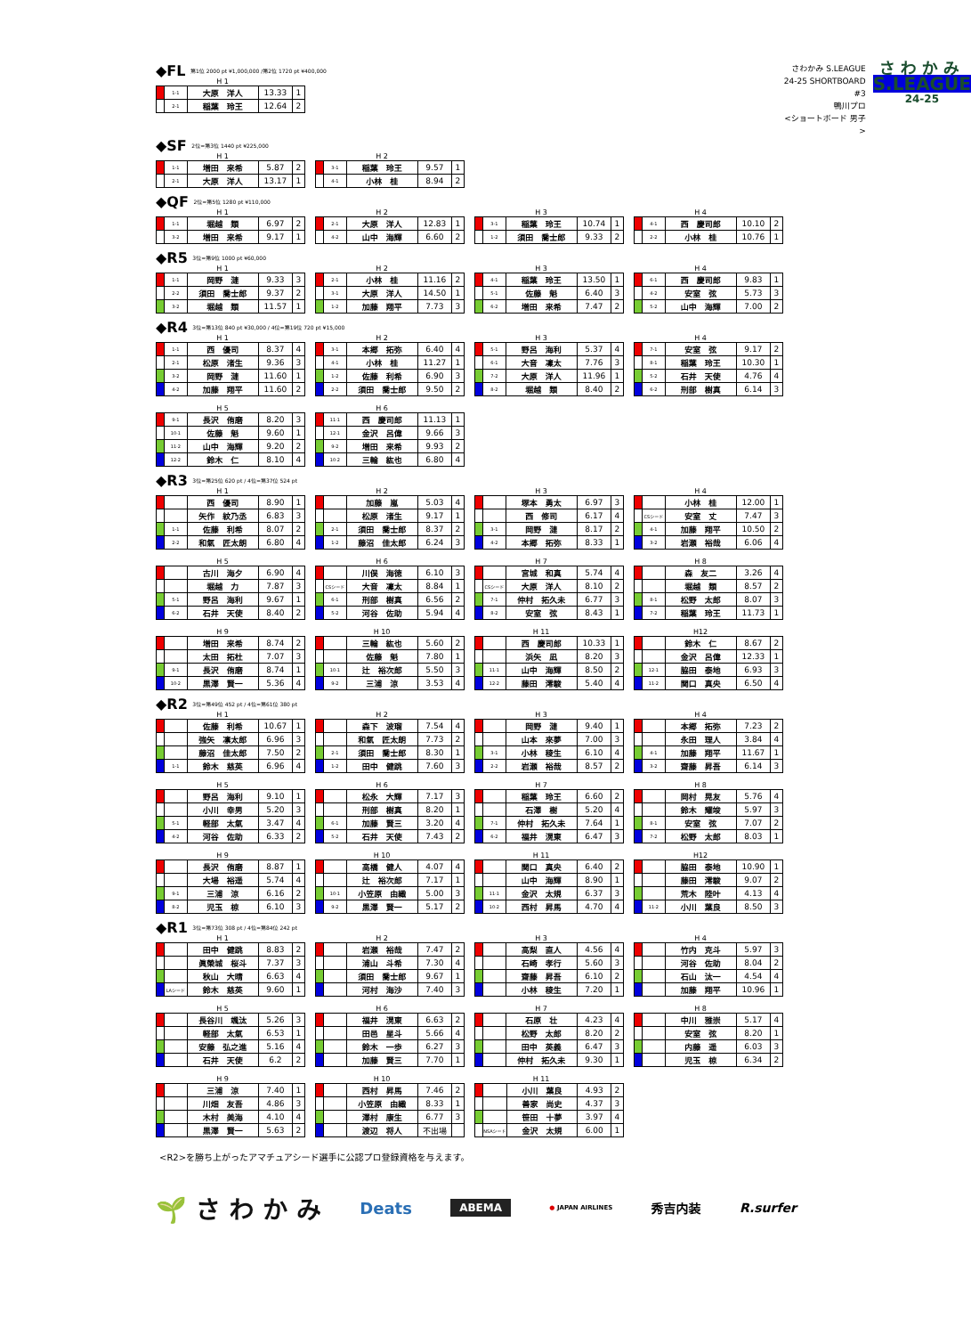◆FL 第1位 2000 pt ¥1,000,000 /第2位 1720 pt ¥400,000
H 1
| | 1-1 | 大原 洋人 | 13.33 | 1 |
| | 2-1 | 稲葉 玲王 | 12.64 | 2 |
さわかみ S.LEAGUE 24-25 SHORTBOARD #3
鴨川プロ
<ショートボード 男子>
さわかみ
S.LEAGUE
24-25
◆SF 2位=第3位 1440 pt ¥225,000
H 1
| | 1-1 | 増田 来希 | 5.87 | 2 |
| | 2-1 | 大原 洋人 | 13.17 | 1 |
H 2
| | 3-1 | 稲葉 玲王 | 9.57 | 1 |
| | 4-1 | 小林 桂 | 8.94 | 2 |
◆QF 2位=第5位 1280 pt ¥110,000
H 1
| | 1-1 | 堀越 類 | 6.97 | 2 |
| | 3-2 | 増田 来希 | 9.17 | 1 |
H 2
| | 2-1 | 大原 洋人 | 12.83 | 1 |
| | 4-2 | 山中 海輝 | 6.60 | 2 |
H 3
| | 3-1 | 稲葉 玲王 | 10.74 | 1 |
| | 1-2 | 須田 喬士郎 | 9.33 | 2 |
H 4
| | 4-1 | 西 慶司郎 | 10.10 | 2 |
| | 2-2 | 小林 桂 | 10.76 | 1 |
◆R5 3位=第9位 1000 pt ¥60,000
H 1
| | 1-1 | 岡野 漣 | 9.33 | 3 |
| | 2-2 | 須田 喬士郎 | 9.37 | 2 |
| | 3-2 | 堀越 類 | 11.57 | 1 |
H 2
| | 2-1 | 小林 桂 | 11.16 | 2 |
| | 3-1 | 大原 洋人 | 14.50 | 1 |
| | 1-2 | 加藤 翔平 | 7.73 | 3 |
H 3
| | 4-1 | 稲葉 玲王 | 13.50 | 1 |
| | 5-1 | 佐藤 魁 | 6.40 | 3 |
| | 6-2 | 増田 来希 | 7.47 | 2 |
H 4
| | 6-1 | 西 慶司郎 | 9.83 | 1 |
| | 4-2 | 安室 弦 | 5.73 | 3 |
| | 5-2 | 山中 海輝 | 7.00 | 2 |
◆R4 3位=第13位 840 pt ¥30,000 / 4位=第19位 720 pt ¥15,000
H 1
| | 1-1 | 西 優司 | 8.37 | 4 |
| | 2-1 | 松原 渚生 | 9.36 | 3 |
| | 3-2 | 岡野 漣 | 11.60 | 1 |
| | 4-2 | 加藤 翔平 | 11.60 | 2 |
H 2
| | 3-1 | 本郷 拓弥 | 6.40 | 4 |
| | 4-1 | 小林 桂 | 11.27 | 1 |
| | 1-2 | 佐藤 利希 | 6.90 | 3 |
| | 2-2 | 須田 喬士郎 | 9.50 | 2 |
H 3
| | 5-1 | 野呂 海利 | 5.37 | 4 |
| | 6-1 | 大音 凜太 | 7.76 | 3 |
| | 7-2 | 大原 洋人 | 11.96 | 1 |
| | 8-2 | 堀越 類 | 8.40 | 2 |
H 4
| | 7-1 | 安室 弦 | 9.17 | 2 |
| | 8-1 | 稲葉 玲王 | 10.30 | 1 |
| | 5-2 | 石井 天使 | 4.76 | 4 |
| | 6-2 | 刑部 樹真 | 6.14 | 3 |
H 5
| | 9-1 | 長沢 侑磨 | 8.20 | 3 |
| | 10-1 | 佐藤 魁 | 9.60 | 1 |
| | 11-2 | 山中 海輝 | 9.20 | 2 |
| | 12-2 | 鈴木 仁 | 8.10 | 4 |
H 6
| | 11-1 | 西 慶司郎 | 11.13 | 1 |
| | 12-1 | 金沢 呂偉 | 9.66 | 3 |
| | 9-2 | 増田 来希 | 9.93 | 2 |
| | 10-2 | 三輪 紘也 | 6.80 | 4 |
◆R3 3位=第25位 620 pt / 4位=第37位 524 pt
H 1
| | | 西 優司 | 8.90 | 1 |
| | | 矢作 紋乃丞 | 6.83 | 3 |
| | 1-1 | 佐藤 利希 | 8.07 | 2 |
| | 2-2 | 和氣 匠太朗 | 6.80 | 4 |
H 2
| | | 加藤 嵐 | 5.03 | 4 |
| | | 松原 渚生 | 9.17 | 1 |
| | 2-1 | 須田 喬士郎 | 8.37 | 2 |
| | 1-2 | 藤沼 佳太郎 | 6.24 | 3 |
H 3
| | | 塚本 勇太 | 6.97 | 3 |
| | | 西 修司 | 6.17 | 4 |
| | 3-1 | 岡野 漣 | 8.17 | 2 |
| | 4-2 | 本郷 拓弥 | 8.33 | 1 |
H 4
| | | 小林 桂 | 12.00 | 1 |
| | CSシード | 安室 丈 | 7.47 | 3 |
| | 4-1 | 加藤 翔平 | 10.50 | 2 |
| | 3-2 | 岩瀬 裕哉 | 6.06 | 4 |
H 5
| | | 古川 海夕 | 6.90 | 4 |
| | | 堀越 力 | 7.87 | 3 |
| | 5-1 | 野呂 海利 | 9.67 | 1 |
| | 6-2 | 石井 天使 | 8.40 | 2 |
H 6
| | | 川俣 海徳 | 6.10 | 3 |
| | CSシード | 大音 凜太 | 8.84 | 1 |
| | 6-1 | 刑部 樹真 | 6.56 | 2 |
| | 5-2 | 河谷 佐助 | 5.94 | 4 |
H 7
| | | 宮城 和真 | 5.74 | 4 |
| | CSシード | 大原 洋人 | 8.10 | 2 |
| | 7-1 | 仲村 拓久未 | 6.77 | 3 |
| | 8-2 | 安室 弦 | 8.43 | 1 |
H 8
| | | 森 友二 | 3.26 | 4 |
| | | 堀越 類 | 8.57 | 2 |
| | 8-1 | 松野 太郎 | 8.07 | 3 |
| | 7-2 | 稲葉 玲王 | 11.73 | 1 |
H 9
| | | 増田 来希 | 8.74 | 2 |
| | | 太田 拓杜 | 7.07 | 3 |
| | 9-1 | 長沢 侑磨 | 8.74 | 1 |
| | 10-2 | 黒澤 賢一 | 5.36 | 4 |
H 10
| | | 三輪 紘也 | 5.60 | 2 |
| | | 佐藤 魁 | 7.80 | 1 |
| | 10-1 | 辻 裕次郎 | 5.50 | 3 |
| | 9-2 | 三浦 涼 | 3.53 | 4 |
H 11
| | | 西 慶司郎 | 10.33 | 1 |
| | | 浜矢 凪 | 8.20 | 3 |
| | 11-1 | 山中 海輝 | 8.50 | 2 |
| | 12-2 | 藤田 澪駿 | 5.40 | 4 |
H12
| | | 鈴木 仁 | 8.67 | 2 |
| | | 金沢 呂偉 | 12.33 | 1 |
| | 12-1 | 脇田 泰地 | 6.93 | 3 |
| | 11-2 | 関口 真央 | 6.50 | 4 |
◆R2 3位=第49位 452 pt / 4位=第61位 380 pt
H 1
| | | 佐藤 利希 | 10.67 | 1 |
| | | 強矢 凛太郎 | 6.96 | 3 |
| | | 藤沼 佳太郎 | 7.50 | 2 |
| | 1-1 | 鈴木 慈英 | 6.96 | 4 |
H 2
| | | 森下 波瑠 | 7.54 | 4 |
| | | 和氣 匠太朗 | 7.73 | 2 |
| | 2-1 | 須田 喬士郎 | 8.30 | 1 |
| | 1-2 | 田中 健跳 | 7.60 | 3 |
H 3
| | | 岡野 漣 | 9.40 | 1 |
| | | 山本 來夢 | 7.00 | 3 |
| | 3-1 | 小林 稜生 | 6.10 | 4 |
| | 2-2 | 岩瀬 裕哉 | 8.57 | 2 |
H 4
| | | 本郷 拓弥 | 7.23 | 2 |
| | | 永田 理人 | 3.84 | 4 |
| | 4-1 | 加藤 翔平 | 11.67 | 1 |
| | 3-2 | 齋藤 昇吾 | 6.14 | 3 |
H 5
| | | 野呂 海利 | 9.10 | 1 |
| | | 小川 幸男 | 5.20 | 3 |
| | 5-1 | 軽部 太氣 | 3.47 | 4 |
| | 4-2 | 河谷 佐助 | 6.33 | 2 |
H 6
| | | 松永 大輝 | 7.17 | 3 |
| | | 刑部 樹真 | 8.20 | 1 |
| | 6-1 | 加藤 賢三 | 3.20 | 4 |
| | 5-2 | 石井 天使 | 7.43 | 2 |
H 7
| | | 稲葉 玲王 | 6.60 | 2 |
| | | 石澤 樹 | 5.20 | 4 |
| | 7-1 | 仲村 拓久未 | 7.64 | 1 |
| | 6-2 | 福井 滉東 | 6.47 | 3 |
H 8
| | | 岡村 晃友 | 5.76 | 4 |
| | | 鈴木 耀竣 | 5.97 | 3 |
| | 8-1 | 安室 弦 | 7.07 | 2 |
| | 7-2 | 松野 太郎 | 8.03 | 1 |
H 9
| | | 長沢 侑磨 | 8.87 | 1 |
| | | 大場 裕遥 | 5.74 | 4 |
| | 9-1 | 三浦 涼 | 6.16 | 2 |
| | 8-2 | 児玉 椋 | 6.10 | 3 |
H 10
| | | 高橋 健人 | 4.07 | 4 |
| | | 辻 裕次郎 | 7.17 | 1 |
| | 10-1 | 小笠原 由織 | 5.00 | 3 |
| | 9-2 | 黒澤 賢一 | 5.17 | 2 |
H 11
| | | 関口 真央 | 6.40 | 2 |
| | | 山中 海輝 | 8.90 | 1 |
| | 11-1 | 金沢 太規 | 6.37 | 3 |
| | 10-2 | 西村 昇馬 | 4.70 | 4 |
H12
| | | 脇田 泰地 | 10.90 | 1 |
| | | 藤田 澪駿 | 9.07 | 2 |
| | | 荒木 陸叶 | 4.13 | 4 |
| | 11-2 | 小川 葉良 | 8.50 | 3 |
◆R1 3位=第73位 308 pt / 4位=第84位 242 pt
H 1
| | | 田中 健跳 | 8.83 | 2 |
| | | 眞榮城 桜斗 | 7.37 | 3 |
| | | 秋山 大晴 | 6.63 | 4 |
| | LAシード | 鈴木 慈英 | 9.60 | 1 |
H 2
| | | 岩瀬 裕哉 | 7.47 | 2 |
| | | 浦山 斗希 | 7.30 | 4 |
| | | 須田 喬士郎 | 9.67 | 1 |
| | | 河村 海沙 | 7.40 | 3 |
H 3
| | | 高梨 直人 | 4.56 | 4 |
| | | 石崎 孝行 | 5.60 | 3 |
| | | 齋藤 昇吾 | 6.10 | 2 |
| | | 小林 稜生 | 7.20 | 1 |
H 4
| | | 竹内 克斗 | 5.97 | 3 |
| | | 河谷 佐助 | 8.04 | 2 |
| | | 石山 汰一 | 4.54 | 4 |
| | | 加藤 翔平 | 10.96 | 1 |
H 5
| | | 長谷川 颯汰 | 5.26 | 3 |
| | | 軽部 太氣 | 6.53 | 1 |
| | | 安藤 弘之進 | 5.16 | 4 |
| | | 石井 天使 | 6.2 | 2 |
H 6
| | | 福井 滉東 | 6.63 | 2 |
| | | 田邑 星斗 | 5.66 | 4 |
| | | 鈴木 一歩 | 6.27 | 3 |
| | | 加藤 賢三 | 7.70 | 1 |
H 7
| | | 石原 壮 | 4.23 | 4 |
| | | 松野 太郎 | 8.20 | 2 |
| | | 田中 英義 | 6.47 | 3 |
| | | 仲村 拓久未 | 9.30 | 1 |
H 8
| | | 中川 雅崇 | 5.17 | 4 |
| | | 安室 弦 | 8.20 | 1 |
| | | 内藤 遥 | 6.03 | 3 |
| | | 児玉 椋 | 6.34 | 2 |
H 9
| | | 三浦 涼 | 7.40 | 1 |
| | | 川畑 友吾 | 4.86 | 3 |
| | | 木村 美海 | 4.10 | 4 |
| | | 黒澤 賢一 | 5.63 | 2 |
H 10
| | | 西村 昇馬 | 7.46 | 2 |
| | | 小笠原 由織 | 8.33 | 1 |
| | | 澤村 康生 | 6.77 | 3 |
| | | 渡辺 将人 | 不出場 | |
H 11
| | | 小川 葉良 | 4.93 | 2 |
| | | 善家 尚史 | 4.37 | 3 |
| | | 笹田 十夢 | 3.97 | 4 |
| | NSAシード | 金沢 太規 | 6.00 | 1 |
<R2>を勝ち上がったアマチュアシード選手に公認プロ登録資格を与えます。
🌱 さ わ か み Deats ABEMA ● JAPAN AIRLINES 秀吉内装 R.surfer